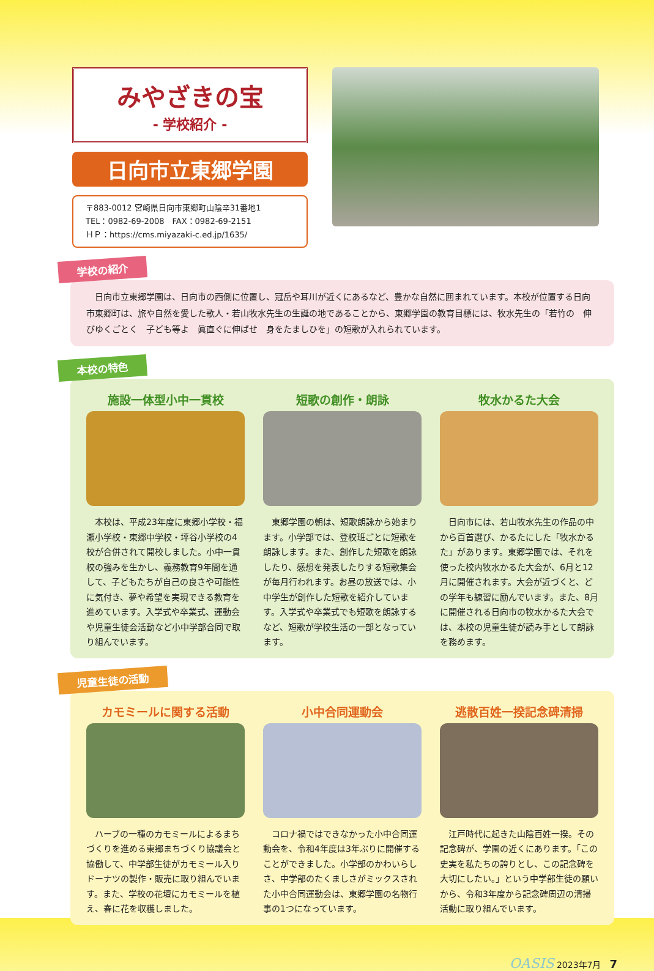みやざきの宝
- 学校紹介 -
日向市立東郷学園
〒883-0012 宮崎県日向市東郷町山陰辛31番地1
TEL：0982-69-2008　FAX：0982-69-2151
ＨＰ：https://cms.miyazaki-c.ed.jp/1635/
学校の紹介
　日向市立東郷学園は、日向市の西側に位置し、冠岳や耳川が近くにあるなど、豊かな自然に囲まれています。本校が位置する日向市東郷町は、旅や自然を愛した歌人・若山牧水先生の生誕の地であることから、東郷学園の教育目標には、牧水先生の「若竹の　伸びゆくごとく　子ども等よ　眞直ぐに伸ばせ　身をたましひを」の短歌が入れられています。
本校の特色
施設一体型小中一貫校
　本校は、平成23年度に東郷小学校・福瀬小学校・東郷中学校・坪谷小学校の4校が合併されて開校しました。小中一貫校の強みを生かし、義務教育9年間を通して、子どもたちが自己の良さや可能性に気付き、夢や希望を実現できる教育を進めています。入学式や卒業式、運動会や児童生徒会活動など小中学部合同で取り組んでいます。
短歌の創作・朗詠
　東郷学園の朝は、短歌朗詠から始まります。小学部では、登校班ごとに短歌を朗詠します。また、創作した短歌を朗詠したり、感想を発表したりする短歌集会が毎月行われます。お昼の放送では、小中学生が創作した短歌を紹介しています。入学式や卒業式でも短歌を朗詠するなど、短歌が学校生活の一部となっています。
牧水かるた大会
　日向市には、若山牧水先生の作品の中から百首選び、かるたにした「牧水かるた」があります。東郷学園では、それを使った校内牧水かるた大会が、6月と12月に開催されます。大会が近づくと、どの学年も練習に励んでいます。また、8月に開催される日向市の牧水かるた大会では、本校の児童生徒が読み手として朗詠を務めます。
児童生徒の活動
カモミールに関する活動
　ハーブの一種のカモミールによるまちづくりを進める東郷まちづくり協議会と協働して、中学部生徒がカモミール入りドーナツの製作・販売に取り組んでいます。また、学校の花壇にカモミールを植え、春に花を収穫しました。
小中合同運動会
　コロナ禍ではできなかった小中合同運動会を、令和4年度は3年ぶりに開催することができました。小学部のかわいらしさ、中学部のたくましさがミックスされた小中合同運動会は、東郷学園の名物行事の1つになっています。
逃散百姓一揆記念碑清掃
　江戸時代に起きた山陰百姓一揆。その記念碑が、学園の近くにあります。「この史実を私たちの誇りとし、この記念碑を大切にしたい。」という中学部生徒の願いから、令和3年度から記念碑周辺の清掃活動に取り組んでいます。
OASIS 2023年7月　7